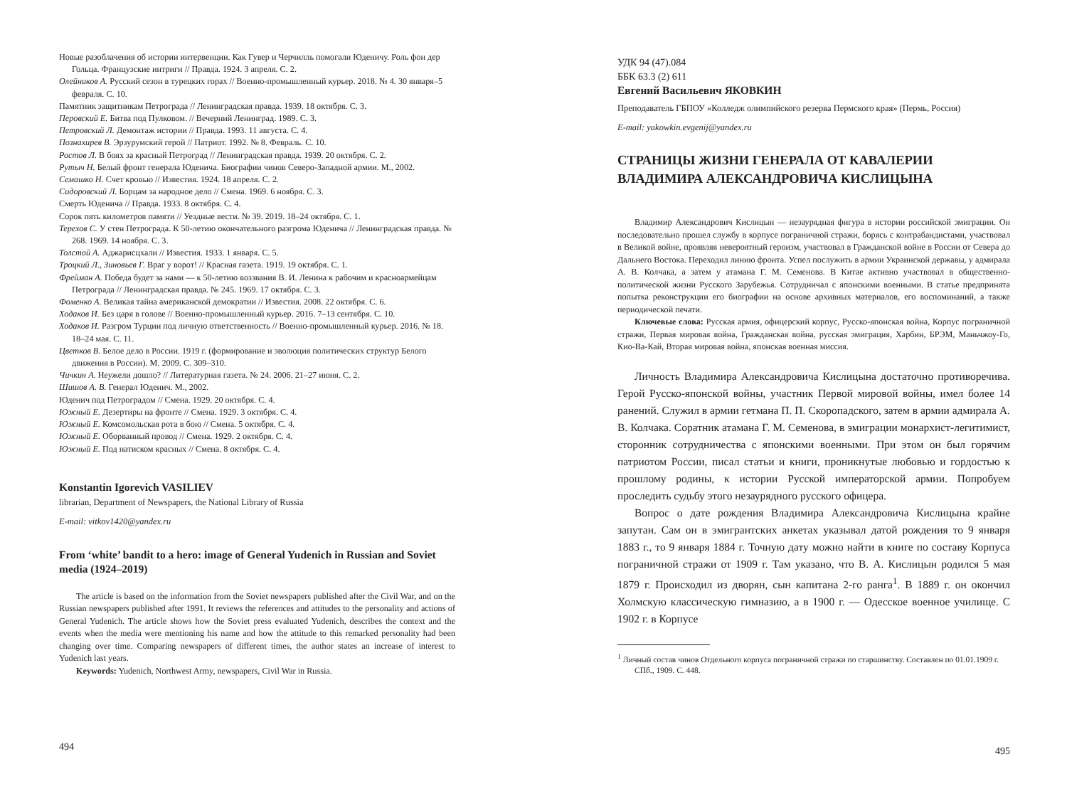Новые разоблачения об истории интервенции. Как Гувер и Черчилль помогали Юденичу. Роль фон дер Гольца. Французские интриги // Правда. 1924. 3 апреля. С. 2.
Олейников А. Русский сезон в турецких горах // Военно-промышленный курьер. 2018. № 4. 30 января–5 февраля. С. 10.
Памятник защитникам Петрограда // Ленинградская правда. 1939. 18 октября. С. 3.
Перовский Е. Битва под Пулковом. // Вечерний Ленинград. 1989. С. 3.
Петровский Л. Демонтаж истории // Правда. 1993. 11 августа. С. 4.
Познахирев В. Эрзурумский герой // Патриот. 1992. № 8. Февраль. С. 10.
Ростов Л. В боях за красный Петроград // Ленинградская правда. 1939. 20 октября. С. 2.
Рутыч Н. Белый фронт генерала Юденича. Биографии чинов Северо-Западной армии. М., 2002.
Семашко Н. Счет кровью // Известия. 1924. 18 апреля. С. 2.
Сидоровский Л. Борцам за народное дело // Смена. 1969. 6 ноября. С. 3.
Смерть Юденича // Правда. 1933. 8 октября. С. 4.
Сорок пять километров памяти // Уездные вести. № 39. 2019. 18–24 октября. С. 1.
Терехов С. У стен Петрограда. К 50-летию окончательного разгрома Юденича // Ленинградская правда. № 268. 1969. 14 ноября. С. 3.
Толстой А. Аджарисцхали // Известия. 1933. 1 января. С. 5.
Троцкий Л., Зиновьев Г. Враг у ворот! // Красная газета. 1919. 19 октября. С. 1.
Фрейман А. Победа будет за нами — к 50-летию воззвания В. И. Ленина к рабочим и красноармейцам Петрограда // Ленинградская правда. № 245. 1969. 17 октября. С. 3.
Фоменко А. Великая тайна американской демократии // Известия. 2008. 22 октября. С. 6.
Ходаков И. Без царя в голове // Военно-промышленный курьер. 2016. 7–13 сентября. С. 10.
Ходаков И. Разгром Турции под личную ответственность // Военно-промышленный курьер. 2016. № 18. 18–24 мая. С. 11.
Цветков В. Белое дело в России. 1919 г. (формирование и эволюция политических структур Белого движения в России). М. 2009. С. 309–310.
Чичкин А. Неужели дошло? // Литературная газета. № 24. 2006. 21–27 июня. С. 2.
Шишов А. В. Генерал Юденич. М., 2002.
Юденич под Петроградом // Смена. 1929. 20 октября. С. 4.
Южный Е. Дезертиры на фронте // Смена. 1929. 3 октября. С. 4.
Южный Е. Комсомольская рота в бою // Смена. 5 октября. С. 4.
Южный Е. Оборванный провод // Смена. 1929. 2 октября. С. 4.
Южный Е. Под натиском красных // Смена. 8 октября. С. 4.
Konstantin Igorevich VASILIEV
librarian, Department of Newspapers, the National Library of Russia
E-mail: vitkov1420@yandex.ru
From ‘white’ bandit to a hero: image of General Yudenich in Russian and Soviet media (1924–2019)
The article is based on the information from the Soviet newspapers published after the Civil War, and on the Russian newspapers published after 1991. It reviews the references and attitudes to the personality and actions of General Yudenich. The article shows how the Soviet press evaluated Yudenich, describes the context and the events when the media were mentioning his name and how the attitude to this remarked personality had been changing over time. Comparing newspapers of different times, the author states an increase of interest to Yudenich last years.
Keywords: Yudenich, Northwest Army, newspapers, Civil War in Russia.
494
УДК 94 (47).084
ББК 63.3 (2) 611
Евгений Васильевич ЯКОВКИН
Преподаватель ГБПОУ «Колледж олимпийского резерва Пермского края» (Пермь, Россия)
E-mail: yakowkin.evgenij@yandex.ru
СТРАНИЦЫ ЖИЗНИ ГЕНЕРАЛА ОТ КАВАЛЕРИИ ВЛАДИМИРА АЛЕКСАНДРОВИЧА КИСЛИЦЫНА
Владимир Александрович Кислицын — незаурядная фигура в истории российской эмиграции. Он последовательно прошел службу в корпусе пограничной стражи, борясь с контрабандистами, участвовал в Великой войне, проявляя невероятный героизм, участвовал в Гражданской войне в России от Севера до Дальнего Востока. Переходил линию фронта. Успел послужить в армии Украинской державы, у адмирала А. В. Колчака, а затем у атамана Г. М. Семенова. В Китае активно участвовал в общественно-политической жизни Русского Зарубежья. Сотрудничал с японскими военными. В статье предпринята попытка реконструкции его биографии на основе архивных материалов, его воспоминаний, а также периодической печати.
Ключевые слова: Русская армия, офицерский корпус, Русско-японская война, Корпус пограничной стражи, Первая мировая война, Гражданская война, русская эмиграция, Харбин, БРЭМ, Маньчжоу-Го, Кио-Ва-Кай, Вторая мировая война, японская военная миссия.
Личность Владимира Александровича Кислицына достаточно противоречива. Герой Русско-японской войны, участник Первой мировой войны, имел более 14 ранений. Служил в армии гетмана П. П. Скоропадского, затем в армии адмирала А. В. Колчака. Соратник атамана Г. М. Семенова, в эмиграции монархист-легитимист, сторонник сотрудничества с японскими военными. При этом он был горячим патриотом России, писал статьи и книги, проникнутые любовью и гордостью к прошлому родины, к истории Русской императорской армии. Попробуем проследить судьбу этого незаурядного русского офицера.
Вопрос о дате рождения Владимира Александровича Кислицына крайне запутан. Сам он в эмигрантских анкетах указывал датой рождения то 9 января 1883 г., то 9 января 1884 г. Точную дату можно найти в книге по составу Корпуса пограничной стражи от 1909 г. Там указано, что В. А. Кислицын родился 5 мая 1879 г. Происходил из дворян, сын капитана 2-го ранга<sup>1</sup>. В 1889 г. он окончил Холмскую классическую гимназию, а в 1900 г. — Одесское военное училище. С 1902 г. в Корпусе
<sup>1</sup> Личный состав чинов Отдельного корпуса пограничной стражи по старшинству. Составлен по 01.01.1909 г. СПб., 1909. С. 448.
495